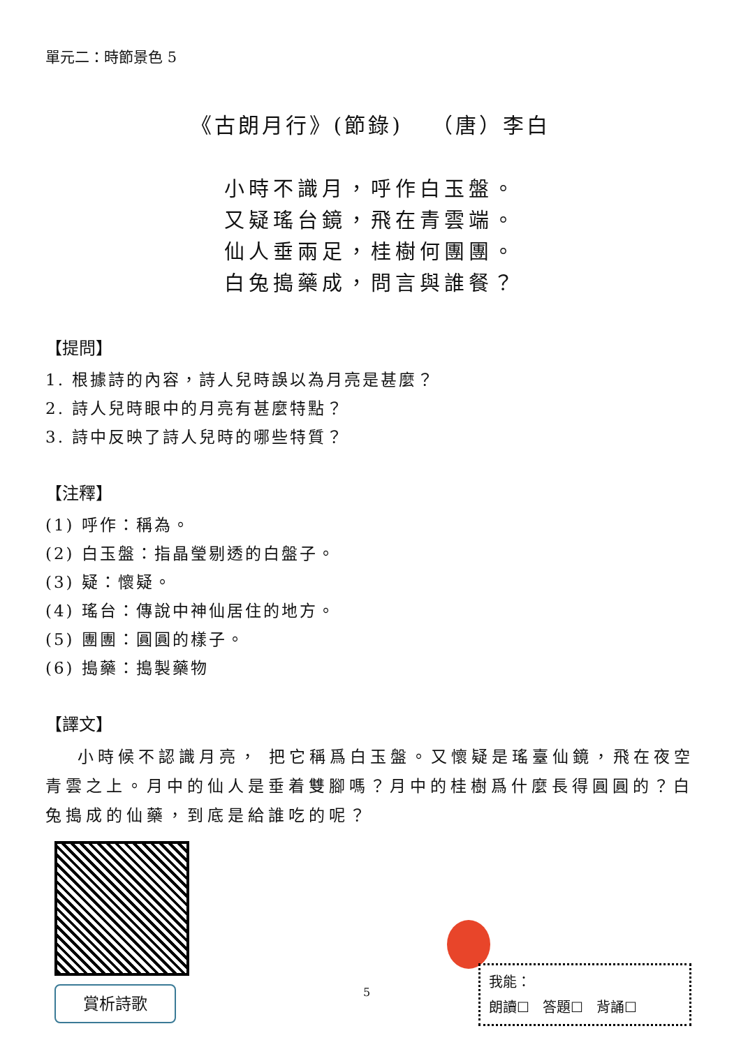單元二：時節景色 5
《古朗月行》(節錄) （唐）李白
小時不識月，呼作白玉盤。
又疑瑤台鏡，飛在青雲端。
仙人垂兩足，桂樹何團團。
白兔搗藥成，問言與誰餐？
【提問】
1. 根據詩的內容，詩人兒時誤以為月亮是甚麼？
2. 詩人兒時眼中的月亮有甚麼特點？
3. 詩中反映了詩人兒時的哪些特質？
【注釋】
(1) 呼作：稱為。
(2) 白玉盤：指晶瑩剔透的白盤子。
(3) 疑：懷疑。
(4) 瑤台：傳說中神仙居住的地方。
(5) 團團：圓圓的樣子。
(6) 搗藥：搗製藥物
【譯文】
小時候不認識月亮， 把它稱爲白玉盤。又懷疑是瑤臺仙鏡，飛在夜空青雲之上。月中的仙人是垂着雙腳嗎？月中的桂樹爲什麼長得圓圓的？白兔搗成的仙藥，到底是給誰吃的呢？
賞析詩歌
5
我能：
朗讀☐ 答題☐ 背誦☐